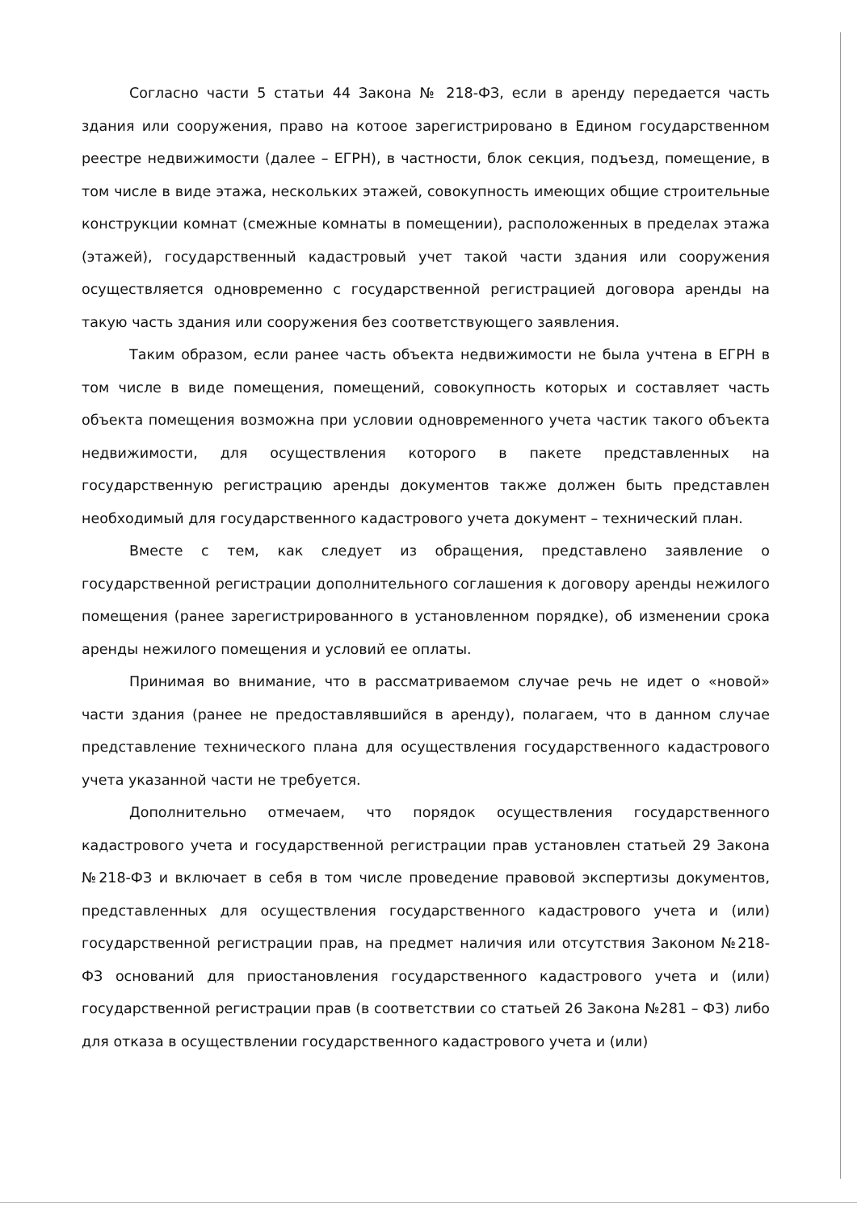Согласно части 5 статьи 44 Закона № 218-ФЗ, если в аренду передается часть здания или сооружения, право на котоое зарегистрировано в Едином государственном реестре недвижимости (далее – ЕГРН), в частности, блок секция, подъезд, помещение, в том числе в виде этажа, нескольких этажей, совокупность имеющих общие строительные конструкции комнат (смежные комнаты в помещении), расположенных в пределах этажа (этажей), государственный кадастровый учет такой части здания или сооружения осуществляется одновременно с государственной регистрацией договора аренды на такую часть здания или сооружения без соответствующего заявления.
Таким образом, если ранее часть объекта недвижимости не была учтена в ЕГРН в том числе в виде помещения, помещений, совокупность которых и составляет часть объекта помещения возможна при условии одновременного учета частик такого объекта недвижимости, для осуществления которого в пакете представленных на государственную регистрацию аренды документов также должен быть представлен необходимый для государственного кадастрового учета документ – технический план.
Вместе с тем, как следует из обращения, представлено заявление о государственной регистрации дополнительного соглашения к договору аренды нежилого помещения (ранее зарегистрированного в установленном порядке), об изменении срока аренды нежилого помещения и условий ее оплаты.
Принимая во внимание, что в рассматриваемом случае речь не идет о «новой» части здания (ранее не предоставлявшийся в аренду), полагаем, что в данном случае представление технического плана для осуществления государственного кадастрового учета указанной части не требуется.
Дополнительно отмечаем, что порядок осуществления государственного кадастрового учета и государственной регистрации прав установлен статьей 29 Закона №218-ФЗ и включает в себя в том числе проведение правовой экспертизы документов, представленных для осуществления государственного кадастрового учета и (или) государственной регистрации прав, на предмет наличия или отсутствия Законом №218-ФЗ оснований для приостановления государственного кадастрового учета и (или) государственной регистрации прав (в соответствии со статьей 26 Закона №281 – ФЗ) либо для отказа в осуществлении государственного кадастрового учета и (или)